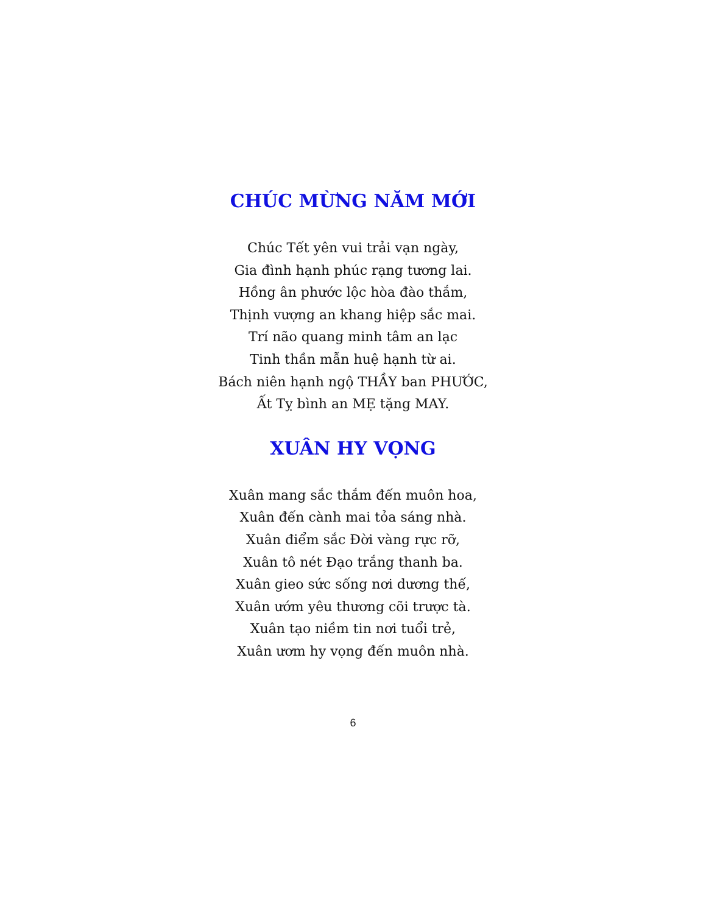CHÚC MỪNG NĂM MỚI
Chúc Tết yên vui trải vạn ngày,
Gia đình hạnh phúc rạng tương lai.
Hồng ân phước lộc hòa đào thắm,
Thịnh vượng an khang hiệp sắc mai.
Trí não quang minh tâm an lạc
Tinh thần mẫn huệ hạnh từ ai.
Bách niên hạnh ngộ THẦY ban PHƯỚC,
Ất Tỵ bình an MẸ tặng MAY.
XUÂN HY VỌNG
Xuân mang sắc thắm đến muôn hoa,
Xuân đến cành mai tỏa sáng nhà.
Xuân điểm sắc Đời vàng rực rỡ,
Xuân tô nét Đạo trắng thanh ba.
Xuân gieo sức sống nơi dương thế,
Xuân ướm yêu thương cõi trược tà.
Xuân tạo niềm tin nơi tuổi trẻ,
Xuân ươm hy vọng đến muôn nhà.
6